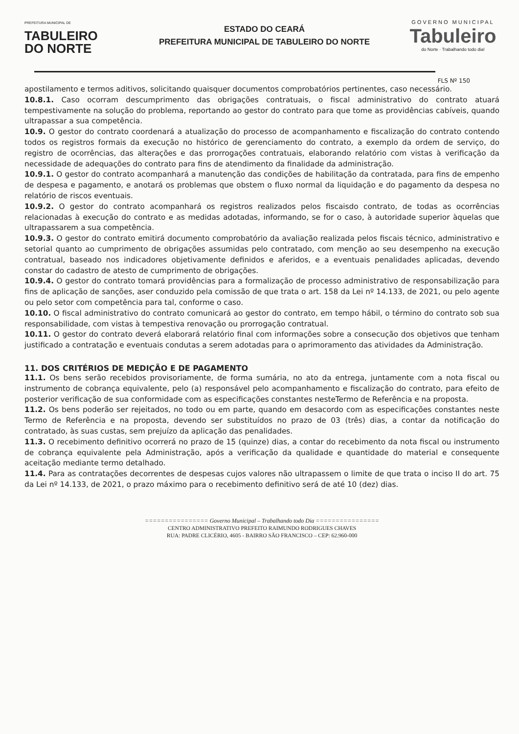PREFEITURA MUNICIPAL DE
TABULEIRO
DO NORTE
ESTADO DO CEARÁ
PREFEITURA MUNICIPAL DE TABULEIRO DO NORTE
GOVERNO MUNICIPAL
Tabuleiro
do Norte · Trabalhando todo dia!
FLS Nº 150
apostilamento e termos aditivos, solicitando quaisquer documentos comprobatórios pertinentes, caso necessário.
10.8.1. Caso ocorram descumprimento das obrigações contratuais, o fiscal administrativo do contrato atuará tempestivamente na solução do problema, reportando ao gestor do contrato para que tome as providências cabíveis, quando ultrapassar a sua competência.
10.9. O gestor do contrato coordenará a atualização do processo de acompanhamento e fiscalização do contrato contendo todos os registros formais da execução no histórico de gerenciamento do contrato, a exemplo da ordem de serviço, do registro de ocorrências, das alterações e das prorrogações contratuais, elaborando relatório com vistas à verificação da necessidade de adequações do contrato para fins de atendimento da finalidade da administração.
10.9.1. O gestor do contrato acompanhará a manutenção das condições de habilitação da contratada, para fins de empenho de despesa e pagamento, e anotará os problemas que obstem o fluxo normal da liquidação e do pagamento da despesa no relatório de riscos eventuais.
10.9.2. O gestor do contrato acompanhará os registros realizados pelos fiscaisdo contrato, de todas as ocorrências relacionadas à execução do contrato e as medidas adotadas, informando, se for o caso, à autoridade superior àquelas que ultrapassarem a sua competência.
10.9.3. O gestor do contrato emitirá documento comprobatório da avaliação realizada pelos fiscais técnico, administrativo e setorial quanto ao cumprimento de obrigações assumidas pelo contratado, com menção ao seu desempenho na execução contratual, baseado nos indicadores objetivamente definidos e aferidos, e a eventuais penalidades aplicadas, devendo constar do cadastro de atesto de cumprimento de obrigações.
10.9.4. O gestor do contrato tomará providências para a formalização de processo administrativo de responsabilização para fins de aplicação de sanções, aser conduzido pela comissão de que trata o art. 158 da Lei nº 14.133, de 2021, ou pelo agente ou pelo setor com competência para tal, conforme o caso.
10.10. O fiscal administrativo do contrato comunicará ao gestor do contrato, em tempo hábil, o término do contrato sob sua responsabilidade, com vistas à tempestiva renovação ou prorrogação contratual.
10.11. O gestor do contrato deverá elaborará relatório final com informações sobre a consecução dos objetivos que tenham justificado a contratação e eventuais condutas a serem adotadas para o aprimoramento das atividades da Administração.
11. DOS CRITÉRIOS DE MEDIÇÃO E DE PAGAMENTO
11.1. Os bens serão recebidos provisoriamente, de forma sumária, no ato da entrega, juntamente com a nota fiscal ou instrumento de cobrança equivalente, pelo (a) responsável pelo acompanhamento e fiscalização do contrato, para efeito de posterior verificação de sua conformidade com as especificações constantes nesteTermo de Referência e na proposta.
11.2. Os bens poderão ser rejeitados, no todo ou em parte, quando em desacordo com as especificações constantes neste Termo de Referência e na proposta, devendo ser substituídos no prazo de 03 (três) dias, a contar da notificação do contratado, às suas custas, sem prejuízo da aplicação das penalidades.
11.3. O recebimento definitivo ocorrerá no prazo de 15 (quinze) dias, a contar do recebimento da nota fiscal ou instrumento de cobrança equivalente pela Administração, após a verificação da qualidade e quantidade do material e consequente aceitação mediante termo detalhado.
11.4. Para as contratações decorrentes de despesas cujos valores não ultrapassem o limite de que trata o inciso II do art. 75 da Lei nº 14.133, de 2021, o prazo máximo para o recebimento definitivo será de até 10 (dez) dias.
================ Governo Municipal – Trabalhando todo Dia ================
CENTRO ADMINISTRATIVO PREFEITO RAIMUNDO RODRIGUES CHAVES
RUA: PADRE CLICÉRIO, 4605 - BAIRRO SÃO FRANCISCO – CEP: 62.960-000